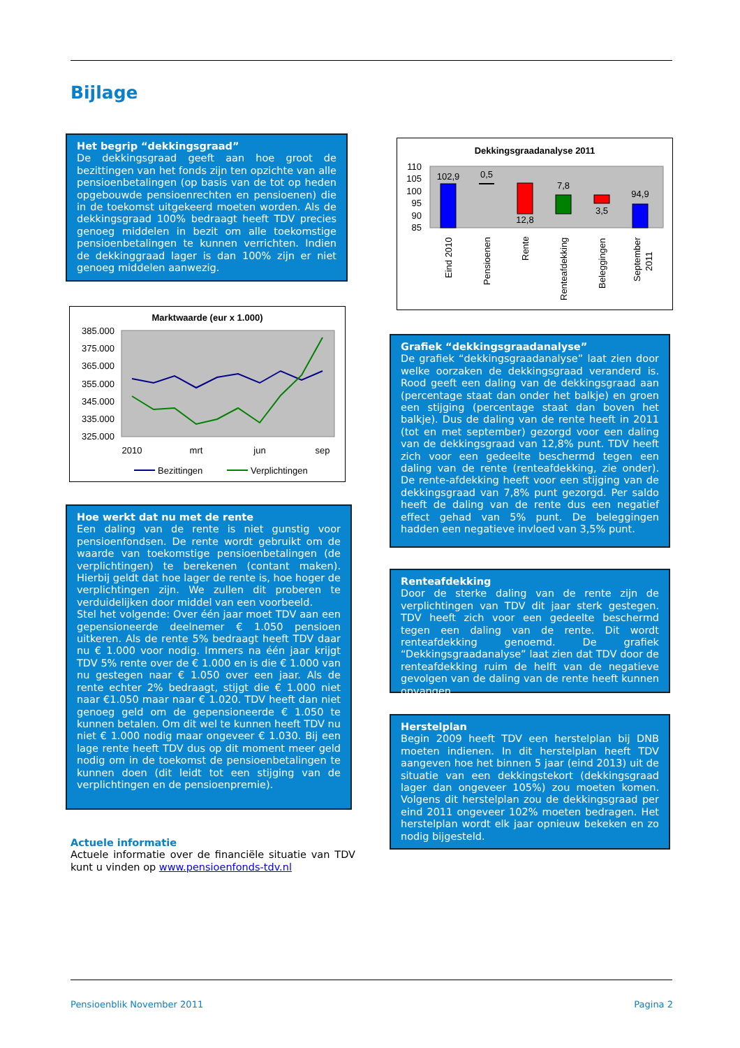Bijlage
Het begrip “dekkingsgraad”
De dekkingsgraad geeft aan hoe groot de bezittingen van het fonds zijn ten opzichte van alle pensioenbetalingen (op basis van de tot op heden opgebouwde pensioenrechten en pensioenen) die in de toekomst uitgekeerd moeten worden. Als de dekkingsgraad 100% bedraagt heeft TDV precies genoeg middelen in bezit om alle toekomstige pensioenbetalingen te kunnen verrichten. Indien de dekkinggraad lager is dan 100% zijn er niet genoeg middelen aanwezig.
Dekkingsgraadanalyse 2011
110
105
100
95
90
85
102,9
0,5
12,8
7,8
3,5
94,9
Eind 2010
Pensioenen
Rente
Renteafdekking
Beleggingen
September
2011
Marktwaarde (eur x 1.000)
385.000
375.000
365.000
355.000
345.000
335.000
325.000
2010
mrt
jun
sep
Bezittingen
Verplichtingen
Hoe werkt dat nu met de rente
Een daling van de rente is niet gunstig voor pensioenfondsen. De rente wordt gebruikt om de waarde van toekomstige pensioenbetalingen (de verplichtingen) te berekenen (contant maken). Hierbij geldt dat hoe lager de rente is, hoe hoger de verplichtingen zijn. We zullen dit proberen te verduidelijken door middel van een voorbeeld.
Stel het volgende: Over één jaar moet TDV aan een gepensioneerde deelnemer € 1.050 pensioen uitkeren. Als de rente 5% bedraagt heeft TDV daar nu € 1.000 voor nodig. Immers na één jaar krijgt TDV 5% rente over de € 1.000 en is die € 1.000 van nu gestegen naar € 1.050 over een jaar. Als de rente echter 2% bedraagt, stijgt die € 1.000 niet naar €1.050 maar naar € 1.020. TDV heeft dan niet genoeg geld om de gepensioneerde € 1.050 te kunnen betalen. Om dit wel te kunnen heeft TDV nu niet € 1.000 nodig maar ongeveer € 1.030. Bij een lage rente heeft TDV dus op dit moment meer geld nodig om in de toekomst de pensioenbetalingen te kunnen doen (dit leidt tot een stijging van de verplichtingen en de pensioenpremie).
Actuele informatie
Actuele informatie over de financiële situatie van TDV kunt u vinden op www.pensioenfonds-tdv.nl
Grafiek “dekkingsgraadanalyse”
De grafiek “dekkingsgraadanalyse” laat zien door welke oorzaken de dekkingsgraad veranderd is. Rood geeft een daling van de dekkingsgraad aan (percentage staat dan onder het balkje) en groen een stijging (percentage staat dan boven het balkje). Dus de daling van de rente heeft in 2011 (tot en met september) gezorgd voor een daling van de dekkingsgraad van 12,8% punt. TDV heeft zich voor een gedeelte beschermd tegen een daling van de rente (renteafdekking, zie onder). De rente-afdekking heeft voor een stijging van de dekkingsgraad van 7,8% punt gezorgd. Per saldo heeft de daling van de rente dus een negatief effect gehad van 5% punt. De beleggingen hadden een negatieve invloed van 3,5% punt.
Renteafdekking
Door de sterke daling van de rente zijn de verplichtingen van TDV dit jaar sterk gestegen. TDV heeft zich voor een gedeelte beschermd tegen een daling van de rente. Dit wordt renteafdekking genoemd. De grafiek “Dekkingsgraadanalyse” laat zien dat TDV door de renteafdekking ruim de helft van de negatieve gevolgen van de daling van de rente heeft kunnen opvangen.
Herstelplan
Begin 2009 heeft TDV een herstelplan bij DNB moeten indienen. In dit herstelplan heeft TDV aangeven hoe het binnen 5 jaar (eind 2013) uit de situatie van een dekkingstekort (dekkingsgraad lager dan ongeveer 105%) zou moeten komen. Volgens dit herstelplan zou de dekkingsgraad per eind 2011 ongeveer 102% moeten bedragen. Het herstelplan wordt elk jaar opnieuw bekeken en zo nodig bijgesteld.
Pensioenblik November 2011 Pagina 2